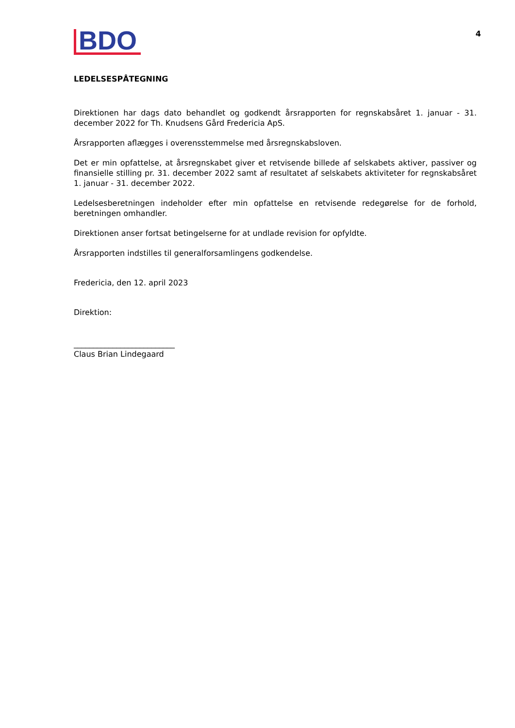BDO
4
LEDELSESPÅTEGNING
Direktionen har dags dato behandlet og godkendt årsrapporten for regnskabsåret 1. januar - 31. december 2022 for Th. Knudsens Gård Fredericia ApS.
Årsrapporten aflægges i overensstemmelse med årsregnskabsloven.
Det er min opfattelse, at årsregnskabet giver et retvisende billede af selskabets aktiver, passiver og finansielle stilling pr. 31. december 2022 samt af resultatet af selskabets aktiviteter for regnskabsåret 1. januar - 31. december 2022.
Ledelsesberetningen indeholder efter min opfattelse en retvisende redegørelse for de forhold, beretningen omhandler.
Direktionen anser fortsat betingelserne for at undlade revision for opfyldte.
Årsrapporten indstilles til generalforsamlingens godkendelse.
Fredericia, den 12. april 2023
Direktion:
__________________________
Claus Brian Lindegaard